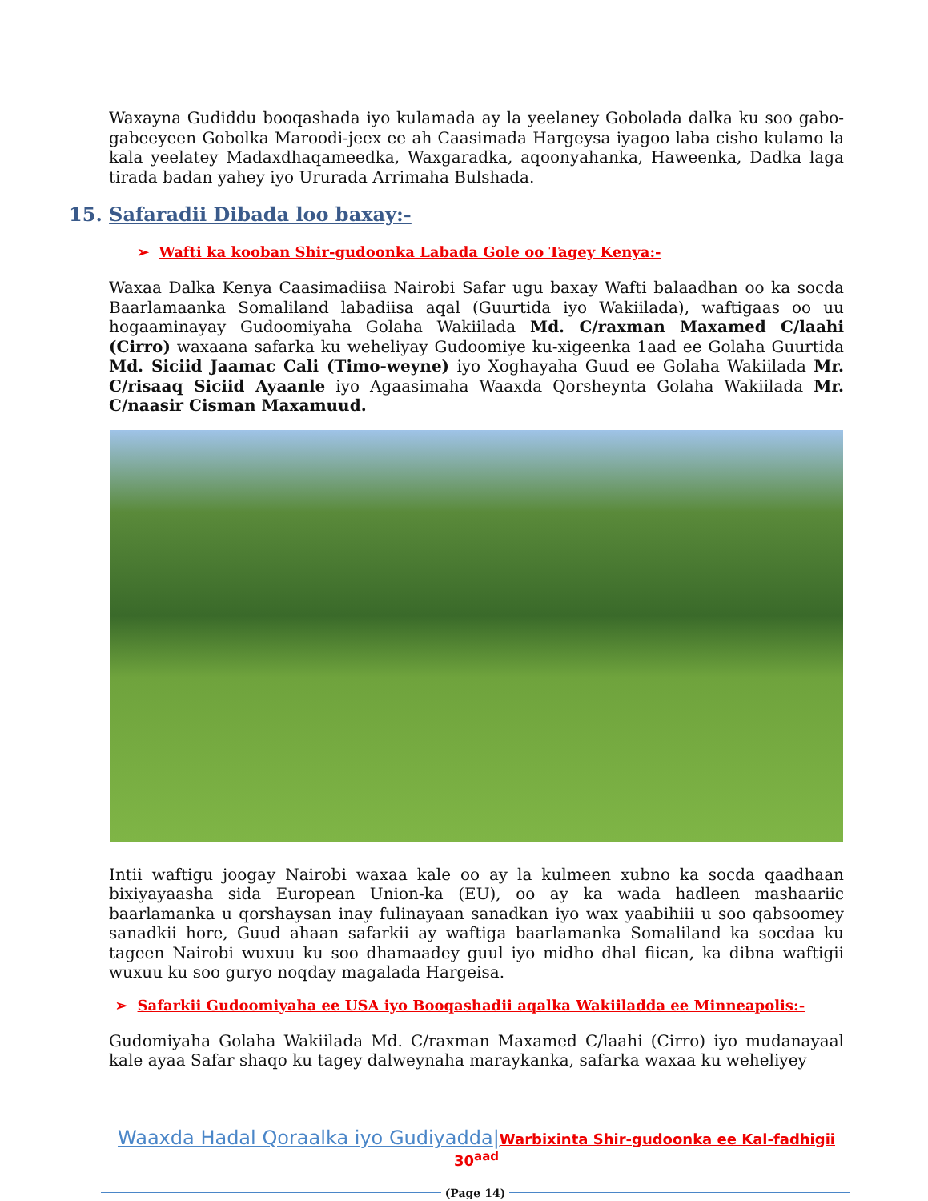Waxayna Gudiddu booqashada iyo kulamada ay la yeelaney Gobolada dalka ku soo gabo-gabeeyeen Gobolka Maroodi-jeex ee ah Caasimada Hargeysa iyagoo laba cisho kulamo la kala yeelatey Madaxdhaqameedka, Waxgaradka, aqoonyahanka, Haweenka, Dadka laga tirada badan yahey iyo Ururada Arrimaha Bulshada.
15. Safaradii Dibada loo baxay:-
➢ Wafti ka kooban Shir-gudoonka Labada Gole oo Tagey Kenya:-
Waxaa Dalka Kenya Caasimadiisa Nairobi Safar ugu baxay Wafti balaadhan oo ka socda Baarlamaanka Somaliland labadiisa aqal (Guurtida iyo Wakiilada), waftigaas oo uu hogaaminayay Gudoomiyaha Golaha Wakiilada Md. C/raxman Maxamed C/laahi (Cirro) waxaana safarka ku weheliyay Gudoomiye ku-xigeenka 1aad ee Golaha Guurtida Md. Siciid Jaamac Cali (Timo-weyne) iyo Xoghayaha Guud ee Golaha Wakiilada Mr. C/risaaq Siciid Ayaanle iyo Agaasimaha Waaxda Qorsheynta Golaha Wakiilada Mr. C/naasir Cisman Maxamuud.
Intii waftigu joogay Nairobi waxaa kale oo ay la kulmeen xubno ka socda qaadhaan bixiyayaasha sida European Union-ka (EU), oo ay ka wada hadleen mashaariic baarlamanka u qorshaysan inay fulinayaan sanadkan iyo wax yaabihiii u soo qabsoomey sanadkii hore, Guud ahaan safarkii ay waftiga baarlamanka Somaliland ka socdaa ku tageen Nairobi wuxuu ku soo dhamaadey guul iyo midho dhal fiican, ka dibna waftigii wuxuu ku soo guryo noqday magalada Hargeisa.
➢ Safarkii Gudoomiyaha ee USA iyo Booqashadii aqalka Wakiiladda ee Minneapolis:-
Gudomiyaha Golaha Wakiilada Md. C/raxman Maxamed C/laahi (Cirro) iyo mudanayaal kale ayaa Safar shaqo ku tagey dalweynaha maraykanka, safarka waxaa ku weheliyey
Waaxda Hadal Qoraalka iyo Gudiyadda|Warbixinta Shir-gudoonka ee Kal-fadhigii 30<sup>aad</sup>
(Page 14)